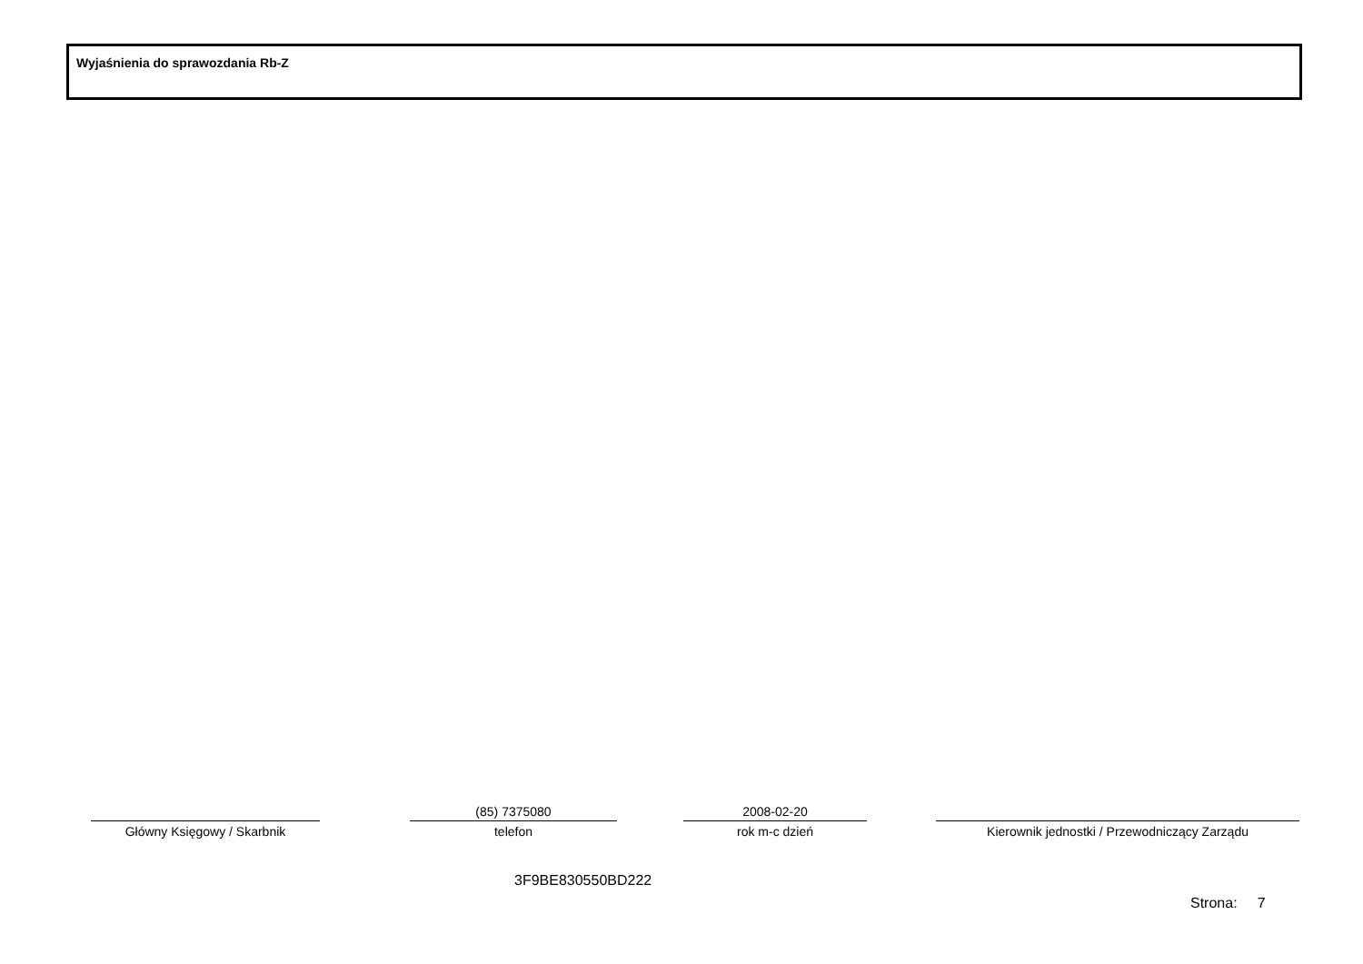Wyjaśnienia do sprawozdania Rb-Z
Główny Księgowy / Skarbnik
(85) 7375080
telefon
2008-02-20
rok m-c dzień
Kierownik jednostki / Przewodniczący Zarządu
3F9BE830550BD222
Strona: 7